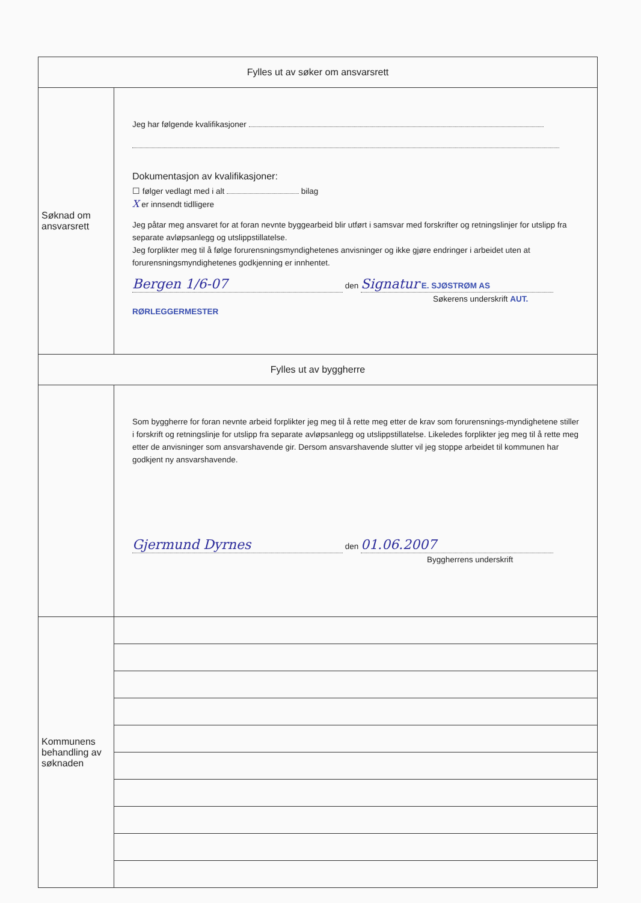| Fylles ut av søker om ansvarsrett | |
| Søknad om ansvarsrett | Jeg har følgende kvalifikasjoner Dokumentasjon av kvalifikasjoner: ☐ følger vedlagt med i alt bilag X er innsendt tidlligere Jeg påtar meg ansvaret for at foran nevnte byggearbeid blir utført i samsvar med forskrifter og retningslinjer for utslipp fra separate avløpsanlegg og utslippstillatelse. Jeg forplikter meg til å følge forurensningsmyndighetenes anvisninger og ikke gjøre endringer i arbeidet uten at forurensningsmyndighetenes godkjenning er innhentet. Bergen 1/6-07 den Signatur E. SJØSTRØM AS Søkerens underskrift AUT. RØRLEGGERMESTER |
| Fylles ut av byggherre | |
| | Som byggherre for foran nevnte arbeid forplikter jeg meg til å rette meg etter de krav som forurensnings-myndighetene stiller i forskrift og retningslinje for utslipp fra separate avløpsanlegg og utslippstillatelse. Likeledes forplikter jeg meg til å rette meg etter de anvisninger som ansvarshavende gir. Dersom ansvarshavende slutter vil jeg stoppe arbeidet til kommunen har godkjent ny ansvarshavende. Gjermund Dyrnes den 01.06.2007 Byggherrens underskrift |
| Kommunens behandling av søknaden | |